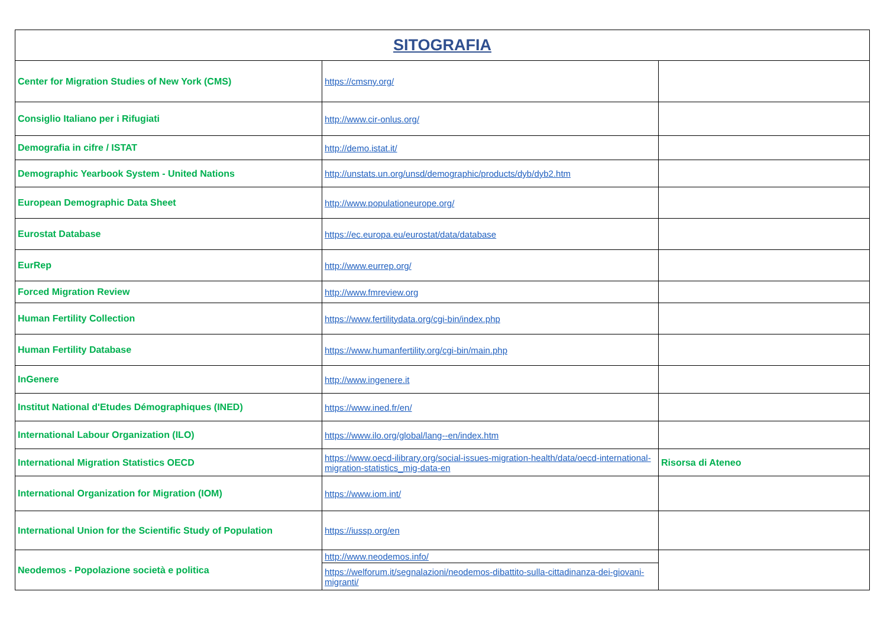| SITOGRAFIA | | |
| --- | --- | --- |
| Center for Migration Studies of New York (CMS) | https://cmsny.org/ | |
| Consiglio Italiano per i Rifugiati | http://www.cir-onlus.org/ | |
| Demografia in cifre / ISTAT | http://demo.istat.it/ | |
| Demographic Yearbook System - United Nations | http://unstats.un.org/unsd/demographic/products/dyb/dyb2.htm | |
| European Demographic Data Sheet | http://www.populationeurope.org/ | |
| Eurostat Database | https://ec.europa.eu/eurostat/data/database | |
| EurRep | http://www.eurrep.org/ | |
| Forced Migration Review | http://www.fmreview.org | |
| Human Fertility Collection | https://www.fertilitydata.org/cgi-bin/index.php | |
| Human Fertility Database | https://www.humanfertility.org/cgi-bin/main.php | |
| InGenere | http://www.ingenere.it | |
| Institut National d'Etudes Démographiques (INED) | https://www.ined.fr/en/ | |
| International Labour Organization (ILO) | https://www.ilo.org/global/lang--en/index.htm | |
| International Migration Statistics OECD | https://www.oecd-ilibrary.org/social-issues-migration-health/data/oecd-international-migration-statistics_mig-data-en | Risorsa di Ateneo |
| International Organization for Migration (IOM) | https://www.iom.int/ | |
| International Union for the Scientific Study of Population | https://iussp.org/en | |
| Neodemos - Popolazione società e politica | http://www.neodemos.info/ | |
| | https://welforum.it/segnalazioni/neodemos-dibattito-sulla-cittadinanza-dei-giovani-migranti/ | |